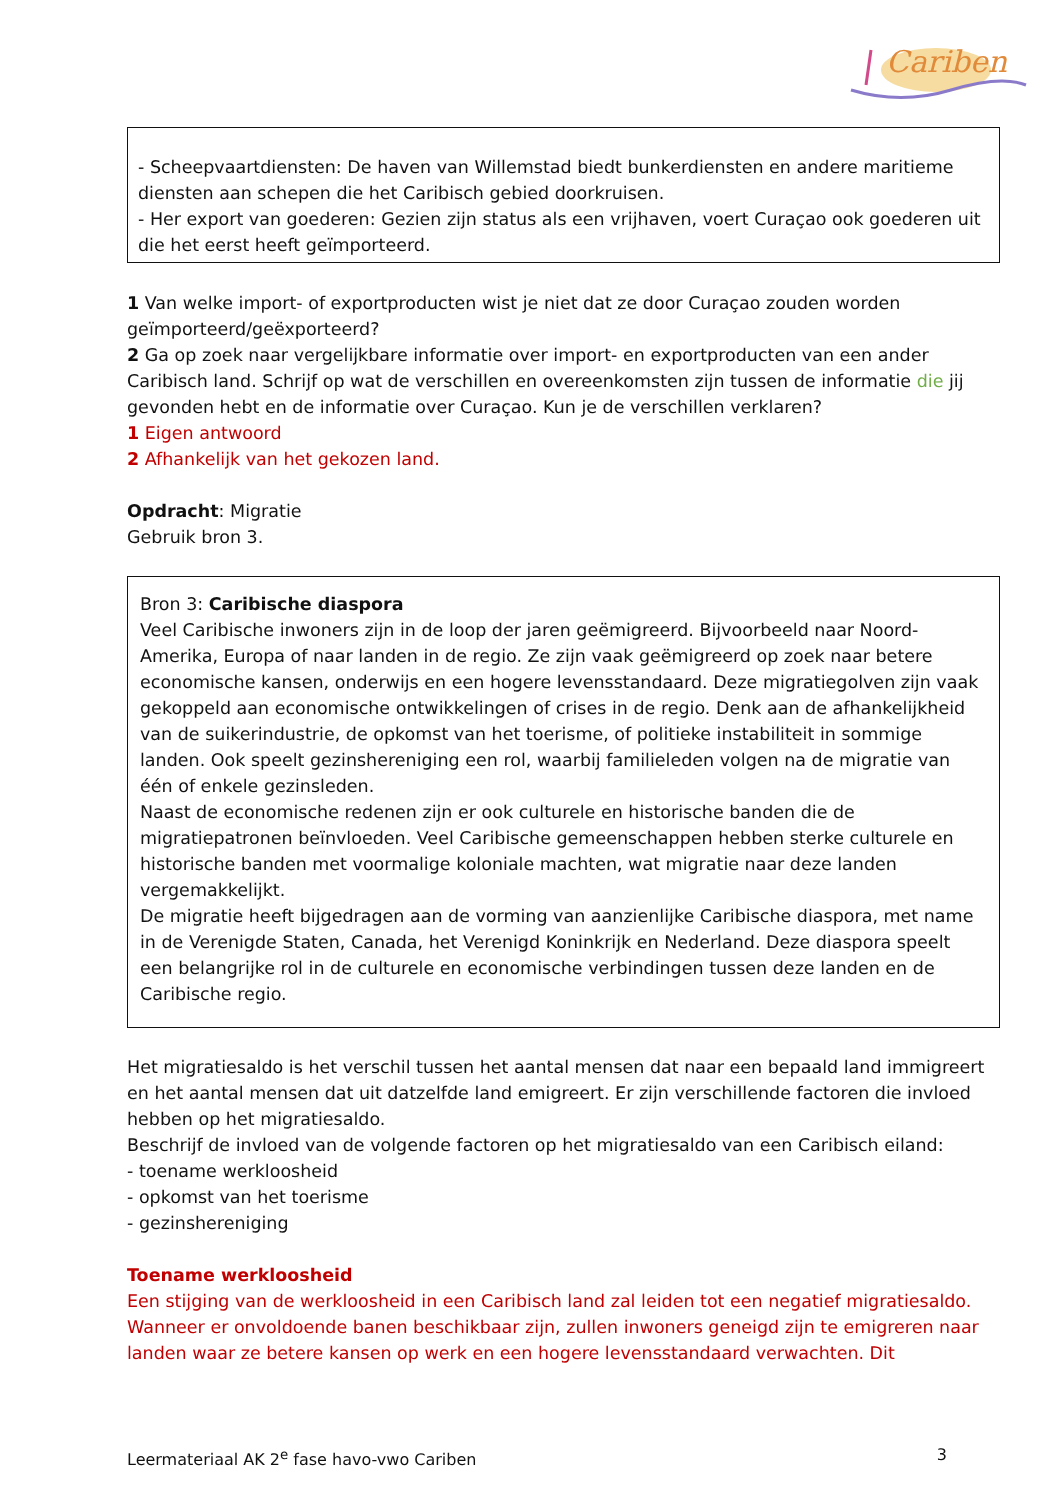Cariben
- Scheepvaartdiensten: De haven van Willemstad biedt bunkerdiensten en andere maritieme diensten aan schepen die het Caribisch gebied doorkruisen.
- Her export van goederen: Gezien zijn status als een vrijhaven, voert Curaçao ook goederen uit die het eerst heeft geïmporteerd.
1 Van welke import- of exportproducten wist je niet dat ze door Curaçao zouden worden geïmporteerd/geëxporteerd?
2 Ga op zoek naar vergelijkbare informatie over import- en exportproducten van een ander Caribisch land. Schrijf op wat de verschillen en overeenkomsten zijn tussen de informatie die jij gevonden hebt en de informatie over Curaçao. Kun je de verschillen verklaren?
1 Eigen antwoord
2 Afhankelijk van het gekozen land.
Opdracht: Migratie
Gebruik bron 3.
Bron 3: Caribische diaspora
Veel Caribische inwoners zijn in de loop der jaren geëmigreerd. Bijvoorbeeld naar Noord-Amerika, Europa of naar landen in de regio. Ze zijn vaak geëmigreerd op zoek naar betere economische kansen, onderwijs en een hogere levensstandaard. Deze migratiegolven zijn vaak gekoppeld aan economische ontwikkelingen of crises in de regio. Denk aan de afhankelijkheid van de suikerindustrie, de opkomst van het toerisme, of politieke instabiliteit in sommige landen. Ook speelt gezinshereniging een rol, waarbij familieleden volgen na de migratie van één of enkele gezinsleden.
Naast de economische redenen zijn er ook culturele en historische banden die de migratiepatronen beïnvloeden. Veel Caribische gemeenschappen hebben sterke culturele en historische banden met voormalige koloniale machten, wat migratie naar deze landen vergemakkelijkt.
De migratie heeft bijgedragen aan de vorming van aanzienlijke Caribische diaspora, met name in de Verenigde Staten, Canada, het Verenigd Koninkrijk en Nederland. Deze diaspora speelt een belangrijke rol in de culturele en economische verbindingen tussen deze landen en de Caribische regio.
Het migratiesaldo is het verschil tussen het aantal mensen dat naar een bepaald land immigreert en het aantal mensen dat uit datzelfde land emigreert. Er zijn verschillende factoren die invloed hebben op het migratiesaldo.
Beschrijf de invloed van de volgende factoren op het migratiesaldo van een Caribisch eiland:
- toename werkloosheid
- opkomst van het toerisme
- gezinshereniging
Toename werkloosheid
Een stijging van de werkloosheid in een Caribisch land zal leiden tot een negatief migratiesaldo. Wanneer er onvoldoende banen beschikbaar zijn, zullen inwoners geneigd zijn te emigreren naar landen waar ze betere kansen op werk en een hogere levensstandaard verwachten. Dit
Leermateriaal AK 2<sup>e</sup> fase havo-vwo Cariben 3